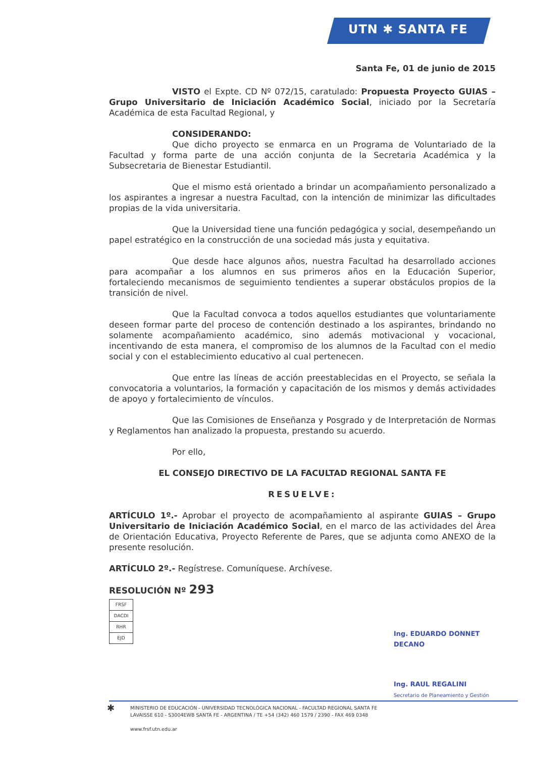UTN ✱ SANTA FE
Santa Fe, 01 de junio de 2015
VISTO el Expte. CD Nº 072/15, caratulado: Propuesta Proyecto GUIAS – Grupo Universitario de Iniciación Académico Social, iniciado por la Secretaría Académica de esta Facultad Regional, y
CONSIDERANDO:
Que dicho proyecto se enmarca en un Programa de Voluntariado de la Facultad y forma parte de una acción conjunta de la Secretaria Académica y la Subsecretaria de Bienestar Estudiantil.
Que el mismo está orientado a brindar un acompañamiento personalizado a los aspirantes a ingresar a nuestra Facultad, con la intención de minimizar las dificultades propias de la vida universitaria.
Que la Universidad tiene una función pedagógica y social, desempeñando un papel estratégico en la construcción de una sociedad más justa y equitativa.
Que desde hace algunos años, nuestra Facultad ha desarrollado acciones para acompañar a los alumnos en sus primeros años en la Educación Superior, fortaleciendo mecanismos de seguimiento tendientes a superar obstáculos propios de la transición de nivel.
Que la Facultad convoca a todos aquellos estudiantes que voluntariamente deseen formar parte del proceso de contención destinado a los aspirantes, brindando no solamente acompañamiento académico, sino además motivacional y vocacional, incentivando de esta manera, el compromiso de los alumnos de la Facultad con el medio social y con el establecimiento educativo al cual pertenecen.
Que entre las líneas de acción preestablecidas en el Proyecto, se señala la convocatoria a voluntarios, la formación y capacitación de los mismos y demás actividades de apoyo y fortalecimiento de vínculos.
Que las Comisiones de Enseñanza y Posgrado y de Interpretación de Normas y Reglamentos han analizado la propuesta, prestando su acuerdo.
Por ello,
EL CONSEJO DIRECTIVO DE LA FACULTAD REGIONAL SANTA FE
RESUELVE:
ARTÍCULO 1º.- Aprobar el proyecto de acompañamiento al aspirante GUIAS – Grupo Universitario de Iniciación Académico Social, en el marco de las actividades del Área de Orientación Educativa, Proyecto Referente de Pares, que se adjunta como ANEXO de la presente resolución.
ARTÍCULO 2º.- Regístrese. Comuníquese. Archívese.
RESOLUCIÓN Nº 293
| FRSF |
| DACDI |
| RHR |
| EJD |
Ing. EDUARDO DONNET
DECANO
Ing. RAUL REGALINI
Secretario de Planeamiento y Gestión
✱
MINISTERIO DE EDUCACIÓN - UNIVERSIDAD TECNOLÓGICA NACIONAL - FACULTAD REGIONAL SANTA FE
LAVAISSE 610 - S3004EWB SANTA FE - ARGENTINA / TE +54 (342) 460 1579 / 2390 - FAX 469 0348
www.frsf.utn.edu.ar